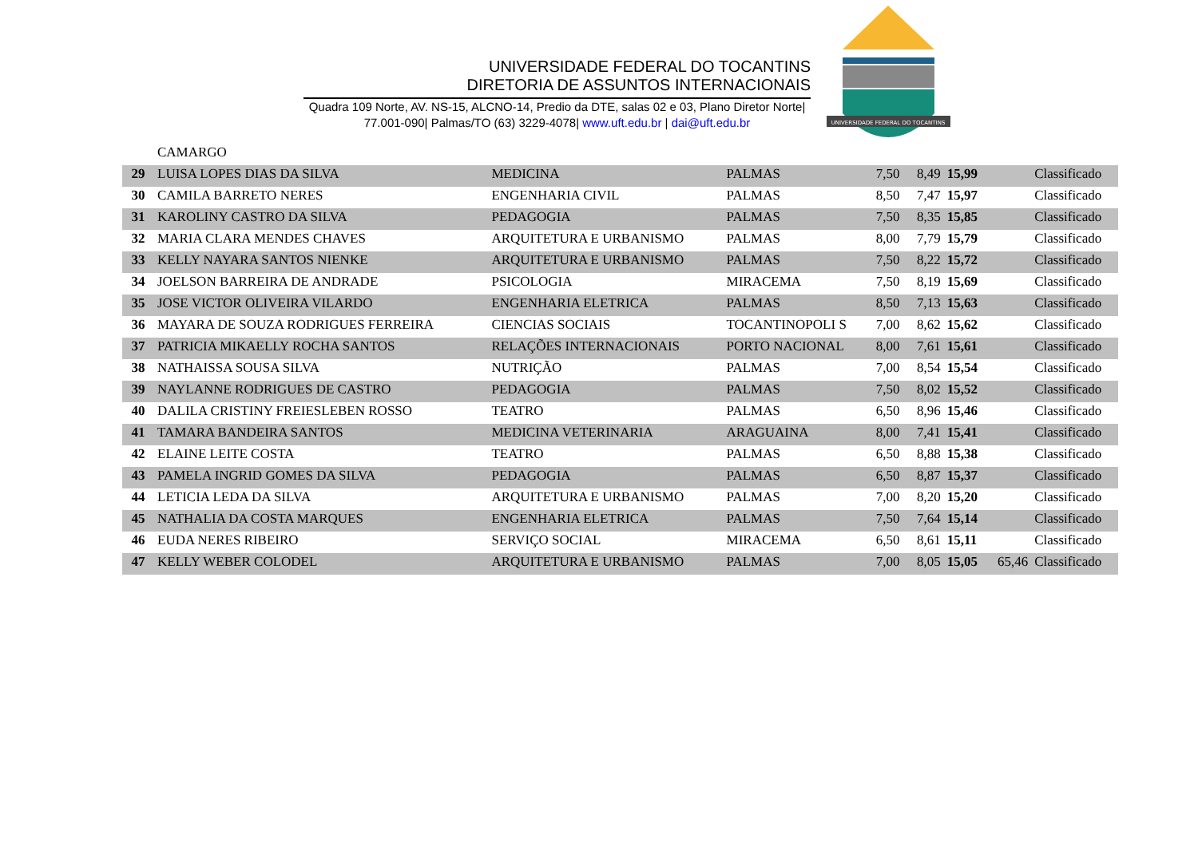UNIVERSIDADE FEDERAL DO TOCANTINS
DIRETORIA DE ASSUNTOS INTERNACIONAIS
Quadra 109 Norte, AV. NS-15, ALCNO-14, Predio da DTE, salas 02 e 03, Plano Diretor Norte|
77.001-090| Palmas/TO (63) 3229-4078| www.uft.edu.br | dai@uft.edu.br
UNIVERSIDADE FEDERAL DO TOCANTINS
| | CAMARGO | | | | | | | |
| 29 | LUISA LOPES DIAS DA SILVA | MEDICINA | PALMAS | 7,50 | 8,49 | 15,99 | | Classificado |
| 30 | CAMILA BARRETO NERES | ENGENHARIA CIVIL | PALMAS | 8,50 | 7,47 | 15,97 | | Classificado |
| 31 | KAROLINY CASTRO DA SILVA | PEDAGOGIA | PALMAS | 7,50 | 8,35 | 15,85 | | Classificado |
| 32 | MARIA CLARA MENDES CHAVES | ARQUITETURA E URBANISMO | PALMAS | 8,00 | 7,79 | 15,79 | | Classificado |
| 33 | KELLY NAYARA SANTOS NIENKE | ARQUITETURA E URBANISMO | PALMAS | 7,50 | 8,22 | 15,72 | | Classificado |
| 34 | JOELSON BARREIRA DE ANDRADE | PSICOLOGIA | MIRACEMA | 7,50 | 8,19 | 15,69 | | Classificado |
| 35 | JOSE VICTOR OLIVEIRA VILARDO | ENGENHARIA ELETRICA | PALMAS | 8,50 | 7,13 | 15,63 | | Classificado |
| 36 | MAYARA DE SOUZA RODRIGUES FERREIRA | CIENCIAS SOCIAIS | TOCANTINOPOLI S | 7,00 | 8,62 | 15,62 | | Classificado |
| 37 | PATRICIA MIKAELLY ROCHA SANTOS | RELAÇÕES INTERNACIONAIS | PORTO NACIONAL | 8,00 | 7,61 | 15,61 | | Classificado |
| 38 | NATHAISSA SOUSA SILVA | NUTRIÇÃO | PALMAS | 7,00 | 8,54 | 15,54 | | Classificado |
| 39 | NAYLANNE RODRIGUES DE CASTRO | PEDAGOGIA | PALMAS | 7,50 | 8,02 | 15,52 | | Classificado |
| 40 | DALILA CRISTINY FREIESLEBEN ROSSO | TEATRO | PALMAS | 6,50 | 8,96 | 15,46 | | Classificado |
| 41 | TAMARA BANDEIRA SANTOS | MEDICINA VETERINARIA | ARAGUAINA | 8,00 | 7,41 | 15,41 | | Classificado |
| 42 | ELAINE LEITE COSTA | TEATRO | PALMAS | 6,50 | 8,88 | 15,38 | | Classificado |
| 43 | PAMELA INGRID GOMES DA SILVA | PEDAGOGIA | PALMAS | 6,50 | 8,87 | 15,37 | | Classificado |
| 44 | LETICIA LEDA DA SILVA | ARQUITETURA E URBANISMO | PALMAS | 7,00 | 8,20 | 15,20 | | Classificado |
| 45 | NATHALIA DA COSTA MARQUES | ENGENHARIA ELETRICA | PALMAS | 7,50 | 7,64 | 15,14 | | Classificado |
| 46 | EUDA NERES RIBEIRO | SERVIÇO SOCIAL | MIRACEMA | 6,50 | 8,61 | 15,11 | | Classificado |
| 47 | KELLY WEBER COLODEL | ARQUITETURA E URBANISMO | PALMAS | 7,00 | 8,05 | 15,05 | 65,46 | Classificado |